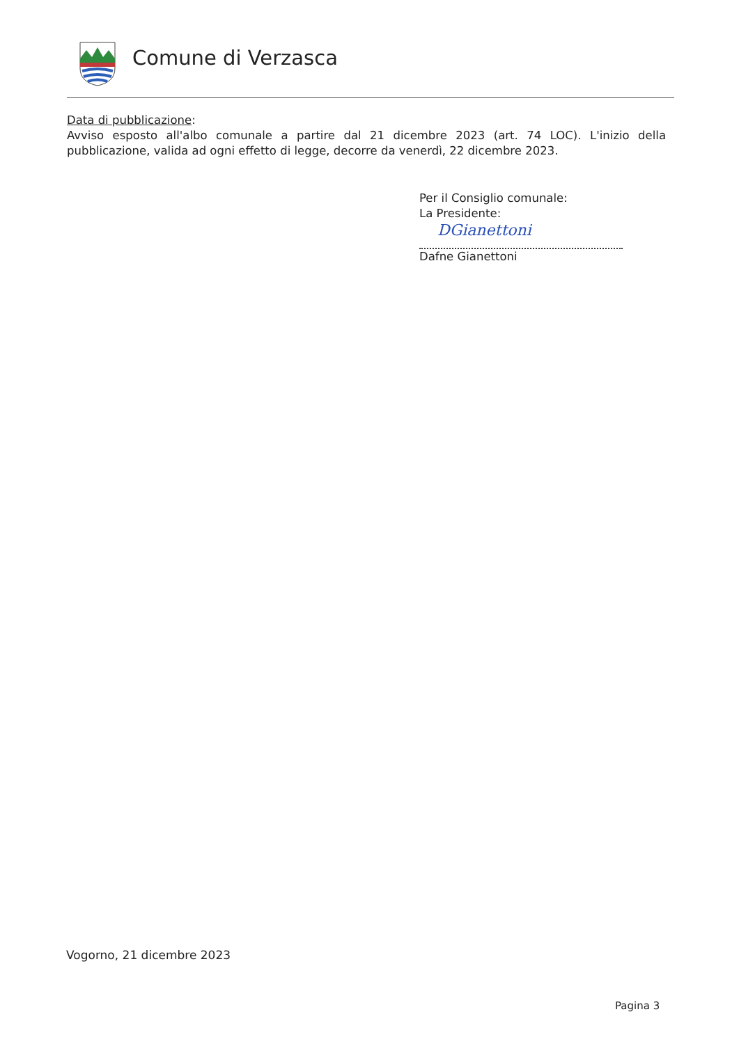Comune di Verzasca
Data di pubblicazione:
Avviso esposto all'albo comunale a partire dal 21 dicembre 2023 (art. 74 LOC). L'inizio della pubblicazione, valida ad ogni effetto di legge, decorre da venerdì, 22 dicembre 2023.
Per il Consiglio comunale:
La Presidente:
DGianettoni
Dafne Gianettoni
Vogorno, 21 dicembre 2023
Pagina 3